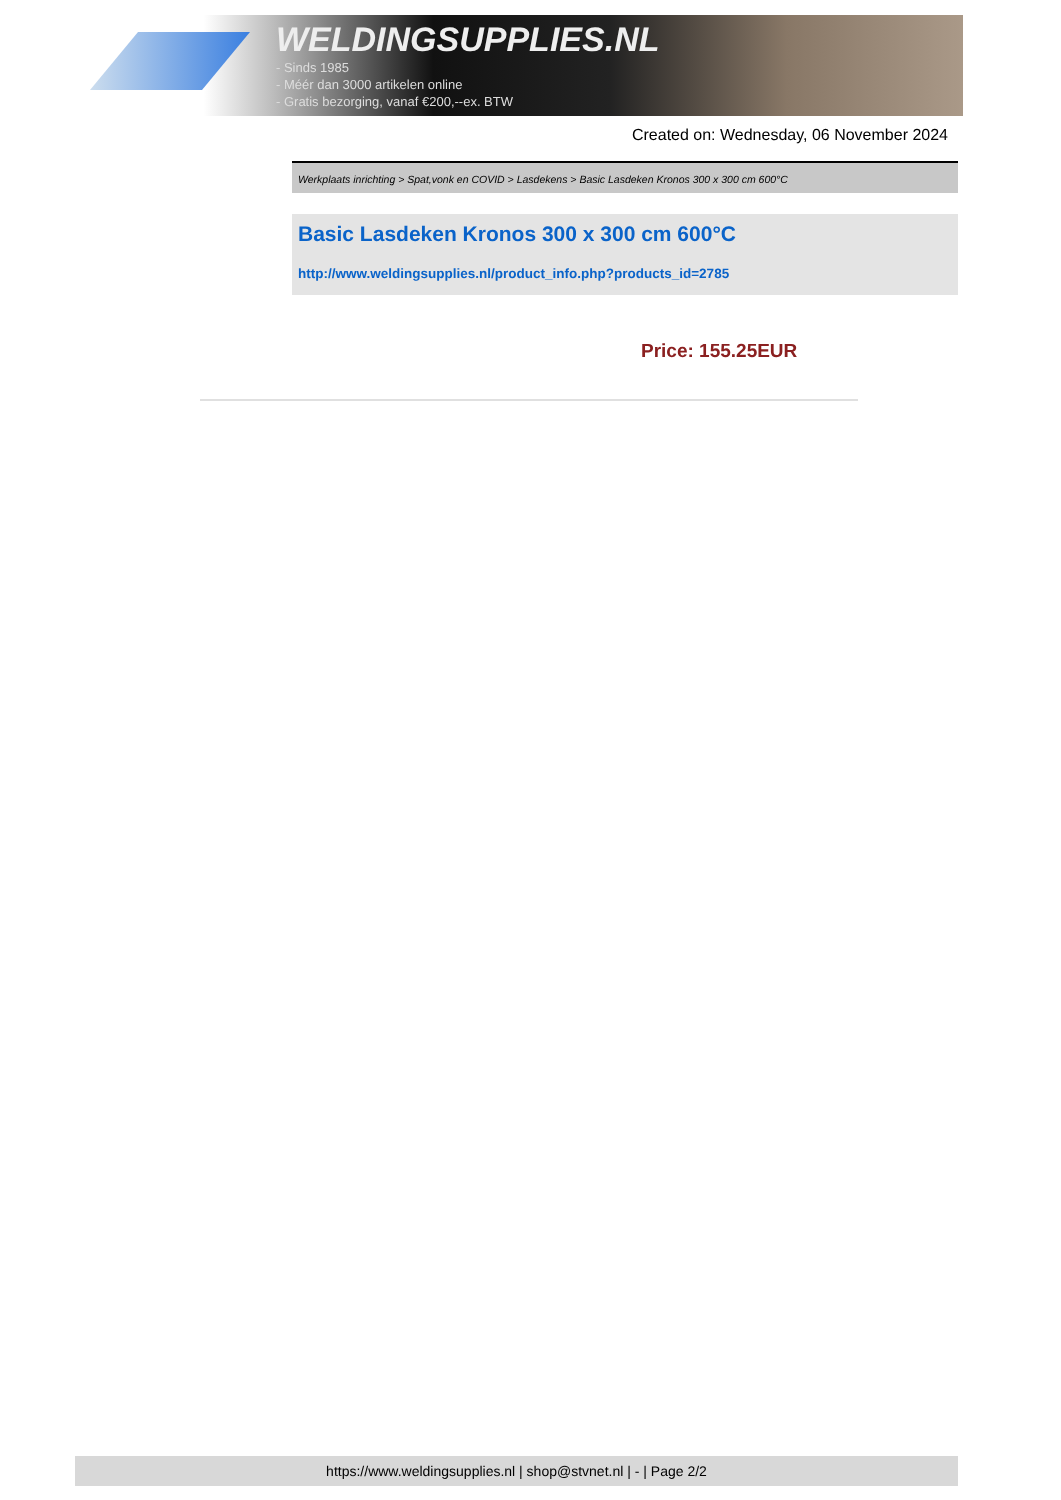WELDINGSUPPLIES.NL
- Sinds 1985
- Méér dan 3000 artikelen online
- Gratis bezorging, vanaf €200,--ex. BTW
Created on: Wednesday, 06 November 2024
Werkplaats inrichting > Spat,vonk en COVID > Lasdekens > Basic Lasdeken Kronos 300 x 300 cm 600°C
Basic Lasdeken Kronos 300 x 300 cm 600°C
http://www.weldingsupplies.nl/product_info.php?products_id=2785
Price: 155.25EUR
https://www.weldingsupplies.nl | shop@stvnet.nl | - | Page 2/2